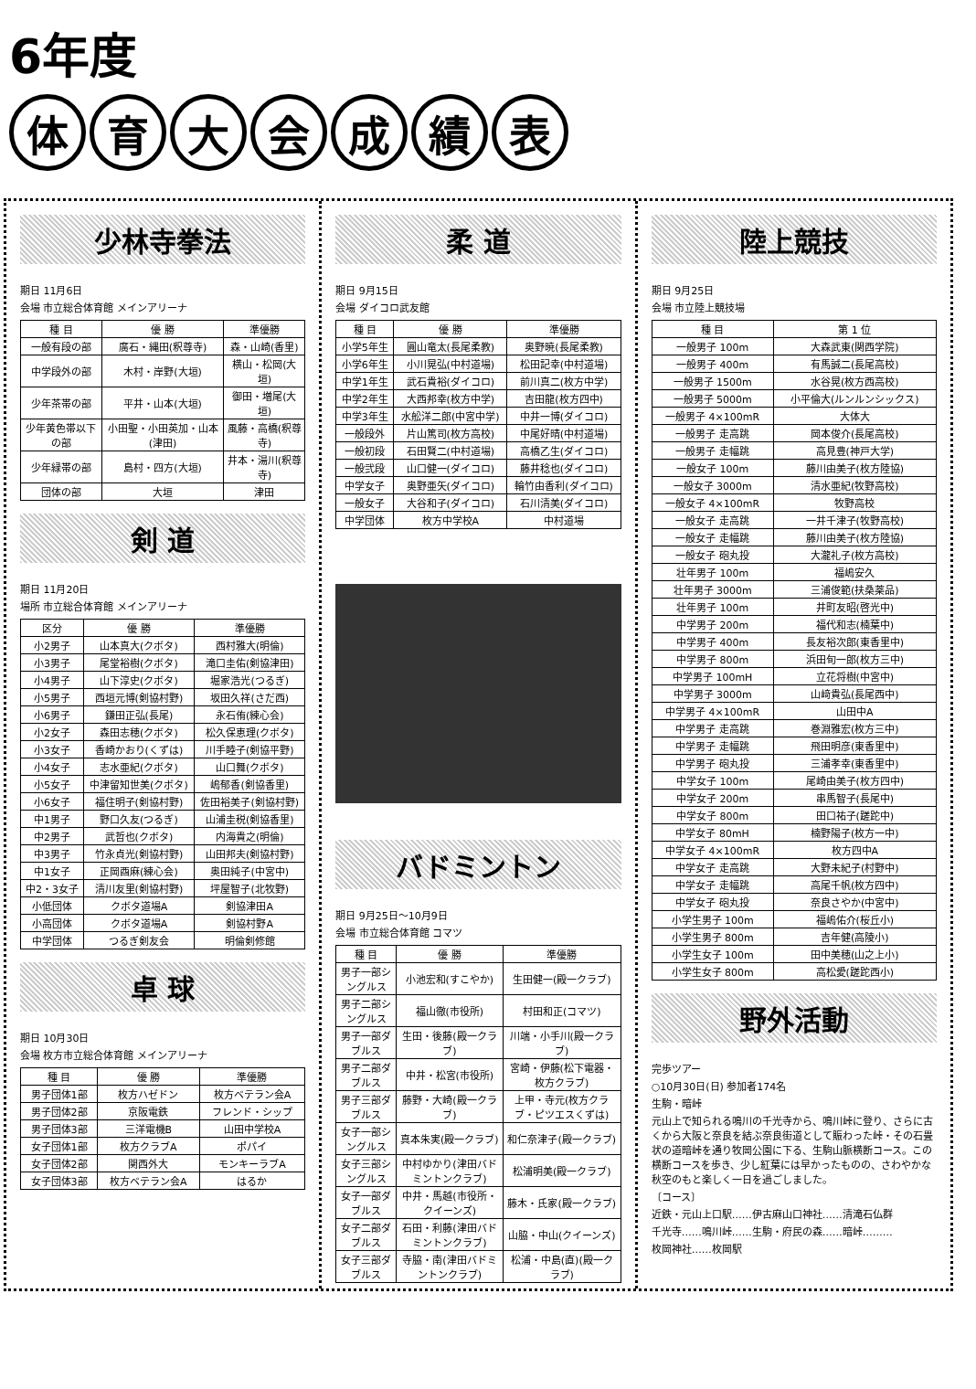6年度
体育大会成績表
少林寺拳法
期日 11月6日
会場 市立総合体育館 メインアリーナ
| 種 目 | 優 勝 | 準優勝 |
| --- | --- | --- |
| 一般有段の部 | 廣石・縄田(釈尊寺) | 森・山崎(香里) |
| 中学段外の部 | 木村・岸野(大垣) | 横山・松岡(大垣) |
| 少年茶帯の部 | 平井・山本(大垣) | 御田・増尾(大垣) |
| 少年黄色帯以下の部 | 小田聖・小田英加・山本(津田) | 風藤・高橋(釈尊寺) |
| 少年緑帯の部 | 島村・四方(大垣) | 井本・湯川(釈尊寺) |
| 団体の部 | 大垣 | 津田 |
剣 道
期日 11月20日
場所 市立総合体育館 メインアリーナ
| 区分 | 優 勝 | 準優勝 |
| --- | --- | --- |
| 小2男子 | 山本真大(クボタ) | 西村雅大(明倫) |
| 小3男子 | 尾堂裕樹(クボタ) | 滝口圭佑(剣協津田) |
| 小4男子 | 山下淳史(クボタ) | 堀家浩光(つるぎ) |
| 小5男子 | 西垣元博(剣協村野) | 坂田久祥(さだ西) |
| 小6男子 | 鎌田正弘(長尾) | 永石侑(練心会) |
| 小2女子 | 森田志穂(クボタ) | 松久保恵理(クボタ) |
| 小3女子 | 香崎かおり(くずは) | 川手睦子(剣協平野) |
| 小4女子 | 志水亜紀(クボタ) | 山口舞(クボタ) |
| 小5女子 | 中津留知世美(クボタ) | 嶋郁香(剣協香里) |
| 小6女子 | 福住明子(剣協村野) | 佐田裕美子(剣協村野) |
| 中1男子 | 野口久友(つるぎ) | 山浦圭税(剣協香里) |
| 中2男子 | 武哲也(クボタ) | 内海貴之(明倫) |
| 中3男子 | 竹永貞光(剣協村野) | 山田邦夫(剣協村野) |
| 中1女子 | 正岡酉麻(練心会) | 奥田純子(中宮中) |
| 中2・3女子 | 清川友里(剣協村野) | 坪屋智子(北牧野) |
| 小低団体 | クボタ道場A | 剣協津田A |
| 小高団体 | クボタ道場A | 剣協村野A |
| 中学団体 | つるぎ剣友会 | 明倫剣修館 |
卓 球
期日 10月30日
会場 枚方市立総合体育館 メインアリーナ
| 種 目 | 優 勝 | 準優勝 |
| --- | --- | --- |
| 男子団体1部 | 枚方ハゼドン | 枚方ベテラン会A |
| 男子団体2部 | 京阪電鉄 | フレンド・シップ |
| 男子団体3部 | 三洋電機B | 山田中学校A |
| 女子団体1部 | 枚方クラブA | ポパイ |
| 女子団体2部 | 関西外大 | モンキーラブA |
| 女子団体3部 | 枚方ベテラン会A | はるか |
柔 道
期日 9月15日
会場 ダイコロ武友館
| 種 目 | 優 勝 | 準優勝 |
| --- | --- | --- |
| 小学5年生 | 圓山竜太(長尾柔教) | 奥野暁(長尾柔教) |
| 小学6年生 | 小川晃弘(中村道場) | 松田記幸(中村道場) |
| 中学1年生 | 武石貴裕(ダイコロ) | 前川真二(枚方中学) |
| 中学2年生 | 大西邦幸(枚方中学) | 吉田龍(枚方四中) |
| 中学3年生 | 水舩洋二郎(中宮中学) | 中井一博(ダイコロ) |
| 一般段外 | 片山篤司(枚方高校) | 中尾好晴(中村道場) |
| 一般初段 | 石田賢二(中村道場) | 高橋乙生(ダイコロ) |
| 一般弐段 | 山口健一(ダイコロ) | 藤井稔也(ダイコロ) |
| 中学女子 | 奥野亜矢(ダイコロ) | 輪竹由香利(ダイコロ) |
| 一般女子 | 大谷和子(ダイコロ) | 石川清美(ダイコロ) |
| 中学団体 | 枚方中学校A | 中村道場 |
バドミントン
期日 9月25日〜10月9日
会場 市立総合体育館 コマツ
| 種 目 | 優 勝 | 準優勝 |
| --- | --- | --- |
| 男子一部シングルス | 小池宏和(すこやか) | 生田健一(殿一クラブ) |
| 男子二部シングルス | 福山徹(市役所) | 村田和正(コマツ) |
| 男子一部ダブルス | 生田・後藤(殿一クラブ) | 川端・小手川(殿一クラブ) |
| 男子二部ダブルス | 中井・松宮(市役所) | 宮崎・伊藤(松下電器・枚方クラブ) |
| 男子三部ダブルス | 藤野・大崎(殿一クラブ) | 上甲・寺元(枚方クラブ・ピツエスくずは) |
| 女子一部シングルス | 真本朱実(殿一クラブ) | 和仁奈津子(殿一クラブ) |
| 女子三部シングルス | 中村ゆかり(津田バドミントンクラブ) | 松浦明美(殿一クラブ) |
| 女子一部ダブルス | 中井・馬越(市役所・クイーンズ) | 藤木・氏家(殿一クラブ) |
| 女子二部ダブルス | 石田・利藤(津田バドミントンクラブ) | 山脇・中山(クイーンズ) |
| 女子三部ダブルス | 寺脇・南(津田バドミントンクラブ) | 松浦・中島(直)(殿一クラブ) |
陸上競技
期日 9月25日
会場 市立陸上競技場
| 種 目 | 第 1 位 |
| --- | --- |
| 一般男子 100m | 大森武東(関西学院) |
| 一般男子 400m | 有馬誠二(長尾高校) |
| 一般男子 1500m | 水谷晃(枚方西高校) |
| 一般男子 5000m | 小平倫大(ルンルンシックス) |
| 一般男子 4×100mR | 大体大 |
| 一般男子 走高跳 | 岡本俊介(長尾高校) |
| 一般男子 走幅跳 | 高見豊(神戸大学) |
| 一般女子 100m | 藤川由美子(枚方陸協) |
| 一般女子 3000m | 清水亜紀(牧野高校) |
| 一般女子 4×100mR | 牧野高校 |
| 一般女子 走高跳 | 一井千津子(牧野高校) |
| 一般女子 走幅跳 | 藤川由美子(枚方陸協) |
| 一般女子 砲丸投 | 大瀧礼子(枚方高校) |
| 壮年男子 100m | 福嶋安久 |
| 壮年男子 3000m | 三浦俊範(扶桑薬品) |
| 壮年男子 100m | 井町友昭(啓光中) |
| 中学男子 200m | 福代和志(楠葉中) |
| 中学男子 400m | 長友裕次郎(東香里中) |
| 中学男子 800m | 浜田旬一郎(枚方三中) |
| 中学男子 100mH | 立花将樹(中宮中) |
| 中学男子 3000m | 山﨑貴弘(長尾西中) |
| 中学男子 4×100mR | 山田中A |
| 中学男子 走高跳 | 巻淵雅宏(枚方三中) |
| 中学男子 走幅跳 | 飛田明彦(東香里中) |
| 中学男子 砲丸投 | 三浦孝幸(東香里中) |
| 中学女子 100m | 尾崎由美子(枚方四中) |
| 中学女子 200m | 串馬智子(長尾中) |
| 中学女子 800m | 田口祐子(蹉跎中) |
| 中学女子 80mH | 楠野陽子(枚方一中) |
| 中学女子 4×100mR | 枚方四中A |
| 中学女子 走高跳 | 大野未紀子(村野中) |
| 中学女子 走幅跳 | 高尾千帆(枚方四中) |
| 中学女子 砲丸投 | 奈良さやか(中宮中) |
| 小学生男子 100m | 福嶋佑介(桜丘小) |
| 小学生男子 800m | 吉年健(高陵小) |
| 小学生女子 100m | 田中美穂(山之上小) |
| 小学生女子 800m | 高松愛(蹉跎西小) |
野外活動
完歩ツアー
○10月30日(日) 参加者174名
生駒・暗峠
元山上で知られる鳴川の千光寺から、鳴川峠に登り、さらに古くから大阪と奈良を結ぶ奈良街道として賑わった峠・その石畳状の道暗峠を通り牧岡公園に下る、生駒山脈横断コース。この横断コースを歩き、少し紅葉には早かったものの、さわやかな秋空のもと楽しく一日を過ごしました。
〔コース〕
近鉄・元山上口駅……伊古麻山口神社……清滝石仏群
千光寺……鳴川峠……生駒・府民の森……暗峠………
枚岡神社……枚岡駅